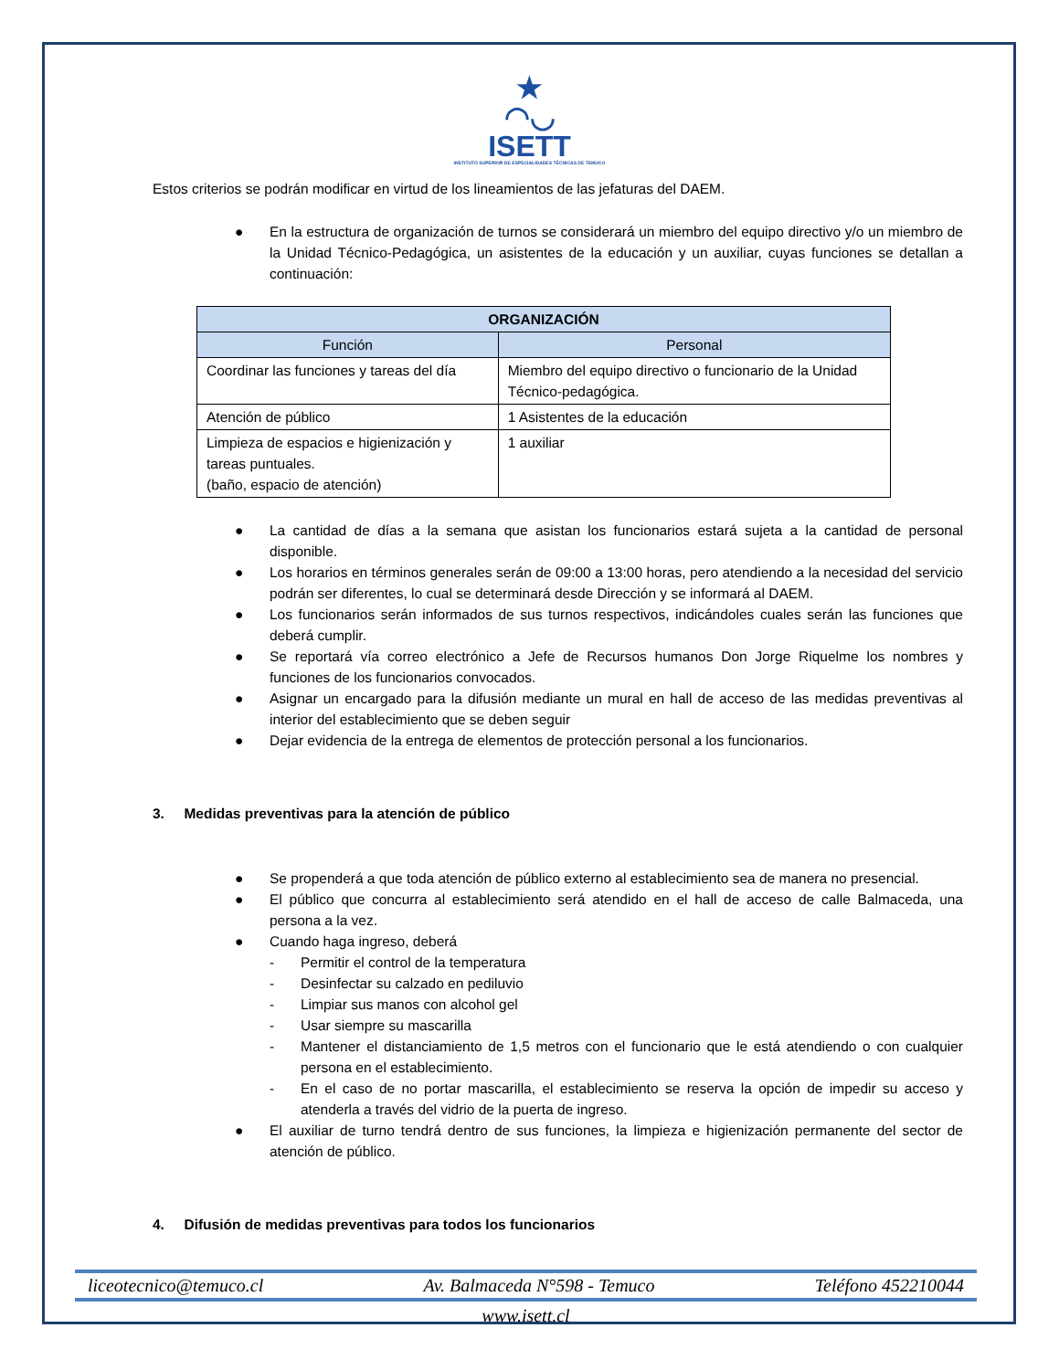★
◠◡
ISETT
INSTITUTO SUPERIOR DE ESPECIALIDADES TÉCNICAS DE TEMUCO
Estos criterios se podrán modificar en virtud de los lineamientos de las jefaturas del DAEM.
● En la estructura de organización de turnos se considerará un miembro del equipo directivo y/o un miembro de la Unidad Técnico-Pedagógica, un asistentes de la educación y un auxiliar, cuyas funciones se detallan a continuación:
| ORGANIZACIÓN | |
| --- | --- |
| Función | Personal |
| Coordinar las funciones y tareas del día | Miembro del equipo directivo o funcionario de la Unidad Técnico-pedagógica. |
| Atención de público | 1 Asistentes de la educación |
| Limpieza de espacios e higienización y tareas puntuales. (baño, espacio de atención) | 1 auxiliar |
● La cantidad de días a la semana que asistan los funcionarios estará sujeta a la cantidad de personal disponible.
● Los horarios en términos generales serán de 09:00 a 13:00 horas, pero atendiendo a la necesidad del servicio podrán ser diferentes, lo cual se determinará desde Dirección y se informará al DAEM.
● Los funcionarios serán informados de sus turnos respectivos, indicándoles cuales serán las funciones que deberá cumplir.
● Se reportará vía correo electrónico a Jefe de Recursos humanos Don Jorge Riquelme los nombres y funciones de los funcionarios convocados.
● Asignar un encargado para la difusión mediante un mural en hall de acceso de las medidas preventivas al interior del establecimiento que se deben seguir
● Dejar evidencia de la entrega de elementos de protección personal a los funcionarios.
3. Medidas preventivas para la atención de público
● Se propenderá a que toda atención de público externo al establecimiento sea de manera no presencial.
● El público que concurra al establecimiento será atendido en el hall de acceso de calle Balmaceda, una persona a la vez.
● Cuando haga ingreso, deberá
- Permitir el control de la temperatura
- Desinfectar su calzado en pediluvio
- Limpiar sus manos con alcohol gel
- Usar siempre su mascarilla
- Mantener el distanciamiento de 1,5 metros con el funcionario que le está atendiendo o con cualquier persona en el establecimiento.
- En el caso de no portar mascarilla, el establecimiento se reserva la opción de impedir su acceso y atenderla a través del vidrio de la puerta de ingreso.
● El auxiliar de turno tendrá dentro de sus funciones, la limpieza e higienización permanente del sector de atención de público.
4. Difusión de medidas preventivas para todos los funcionarios
liceotecnico@temuco.cl Av. Balmaceda N°598 - Temuco Teléfono 452210044
www.isett.cl